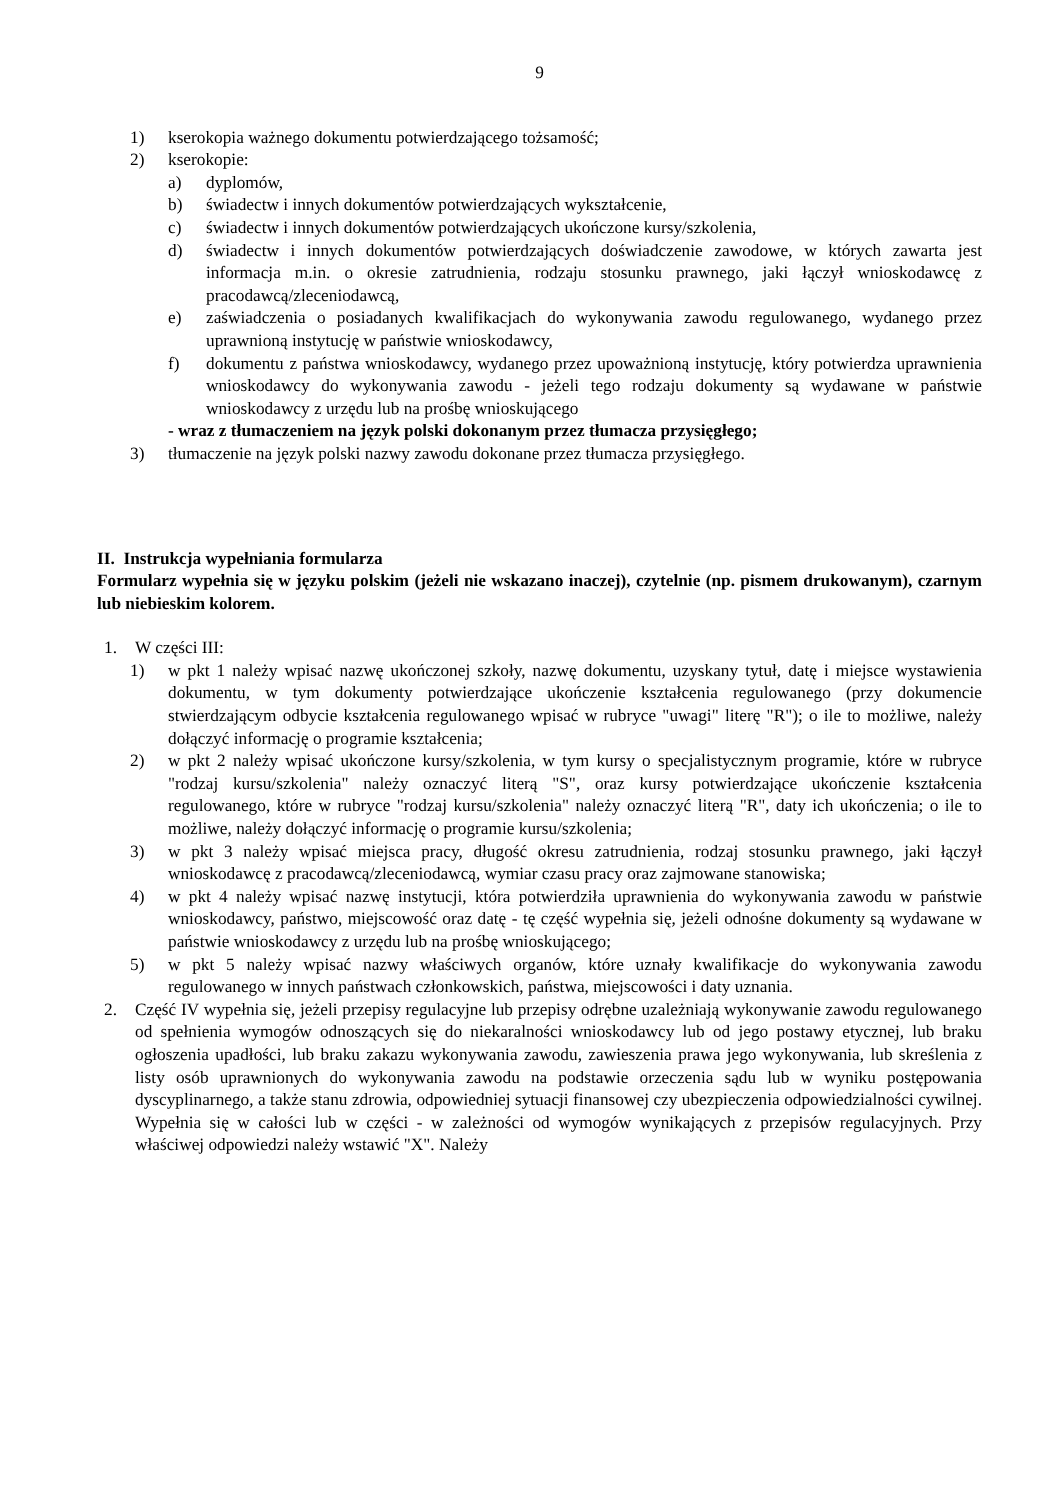9
1) kserokopia ważnego dokumentu potwierdzającego tożsamość;
2) kserokopie:
a) dyplomów,
b) świadectw i innych dokumentów potwierdzających wykształcenie,
c) świadectw i innych dokumentów potwierdzających ukończone kursy/szkolenia,
d) świadectw i innych dokumentów potwierdzających doświadczenie zawodowe, w których zawarta jest informacja m.in. o okresie zatrudnienia, rodzaju stosunku prawnego, jaki łączył wnioskodawcę z pracodawcą/zleceniodawcą,
e) zaświadczenia o posiadanych kwalifikacjach do wykonywania zawodu regulowanego, wydanego przez uprawnioną instytucję w państwie wnioskodawcy,
f) dokumentu z państwa wnioskodawcy, wydanego przez upoważnioną instytucję, który potwierdza uprawnienia wnioskodawcy do wykonywania zawodu - jeżeli tego rodzaju dokumenty są wydawane w państwie wnioskodawcy z urzędu lub na prośbę wnioskującego
- wraz z tłumaczeniem na język polski dokonanym przez tłumacza przysięgłego;
3) tłumaczenie na język polski nazwy zawodu dokonane przez tłumacza przysięgłego.
II. Instrukcja wypełniania formularza
Formularz wypełnia się w języku polskim (jeżeli nie wskazano inaczej), czytelnie (np. pismem drukowanym), czarnym lub niebieskim kolorem.
1. W części III:
1) w pkt 1 należy wpisać nazwę ukończonej szkoły, nazwę dokumentu, uzyskany tytuł, datę i miejsce wystawienia dokumentu, w tym dokumenty potwierdzające ukończenie kształcenia regulowanego (przy dokumencie stwierdzającym odbycie kształcenia regulowanego wpisać w rubryce "uwagi" literę "R"); o ile to możliwe, należy dołączyć informację o programie kształcenia;
2) w pkt 2 należy wpisać ukończone kursy/szkolenia, w tym kursy o specjalistycznym programie, które w rubryce "rodzaj kursu/szkolenia" należy oznaczyć literą "S", oraz kursy potwierdzające ukończenie kształcenia regulowanego, które w rubryce "rodzaj kursu/szkolenia" należy oznaczyć literą "R", daty ich ukończenia; o ile to możliwe, należy dołączyć informację o programie kursu/szkolenia;
3) w pkt 3 należy wpisać miejsca pracy, długość okresu zatrudnienia, rodzaj stosunku prawnego, jaki łączył wnioskodawcę z pracodawcą/zleceniodawcą, wymiar czasu pracy oraz zajmowane stanowiska;
4) w pkt 4 należy wpisać nazwę instytucji, która potwierdziła uprawnienia do wykonywania zawodu w państwie wnioskodawcy, państwo, miejscowość oraz datę - tę część wypełnia się, jeżeli odnośne dokumenty są wydawane w państwie wnioskodawcy z urzędu lub na prośbę wnioskującego;
5) w pkt 5 należy wpisać nazwy właściwych organów, które uznały kwalifikacje do wykonywania zawodu regulowanego w innych państwach członkowskich, państwa, miejscowości i daty uznania.
2. Część IV wypełnia się, jeżeli przepisy regulacyjne lub przepisy odrębne uzależniają wykonywanie zawodu regulowanego od spełnienia wymogów odnoszących się do niekaralności wnioskodawcy lub od jego postawy etycznej, lub braku ogłoszenia upadłości, lub braku zakazu wykonywania zawodu, zawieszenia prawa jego wykonywania, lub skreślenia z listy osób uprawnionych do wykonywania zawodu na podstawie orzeczenia sądu lub w wyniku postępowania dyscyplinarnego, a także stanu zdrowia, odpowiedniej sytuacji finansowej czy ubezpieczenia odpowiedzialności cywilnej. Wypełnia się w całości lub w części - w zależności od wymogów wynikających z przepisów regulacyjnych. Przy właściwej odpowiedzi należy wstawić "X". Należy